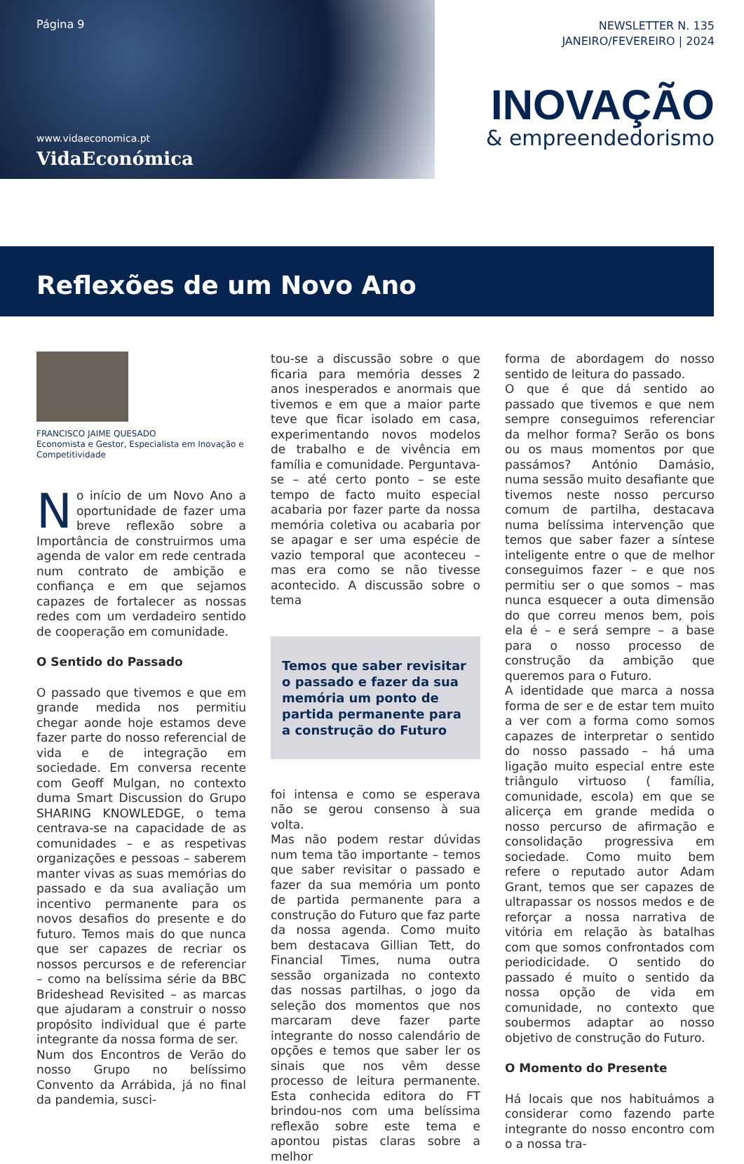Página 9
www.vidaeconomica.pt
VidaEconómica
NEWSLETTER N. 135
JANEIRO/FEVEREIRO | 2024
INOVAÇÃO
& empreendedorismo
Reflexões de um Novo Ano
FRANCISCO JAIME QUESADO
Economista e Gestor, Especialista em Inovação e Competitividade
No início de um Novo Ano a oportunidade de fazer uma breve reflexão sobre a Importância de construirmos uma agenda de valor em rede centrada num contrato de ambição e confiança e em que sejamos capazes de fortalecer as nossas redes com um verdadeiro sentido de cooperação em comunidade.
O Sentido do Passado
O passado que tivemos e que em grande medida nos permitiu chegar aonde hoje estamos deve fazer parte do nosso referencial de vida e de integração em sociedade. Em conversa recente com Geoff Mulgan, no contexto duma Smart Discussion do Grupo SHARING KNOWLEDGE, o tema centrava-se na capacidade de as comunidades – e as respetivas organizações e pessoas – saberem manter vivas as suas memórias do passado e da sua avaliação um incentivo permanente para os novos desafios do presente e do futuro. Temos mais do que nunca que ser capazes de recriar os nossos percursos e de referenciar – como na belíssima série da BBC Brideshead Revisited – as marcas que ajudaram a construir o nosso propósito individual que é parte integrante da nossa forma de ser.
Num dos Encontros de Verão do nosso Grupo no belíssimo Convento da Arrábida, já no final da pandemia, susci-
tou-se a discussão sobre o que ficaria para memória desses 2 anos inesperados e anormais que tivemos e em que a maior parte teve que ficar isolado em casa, experimentando novos modelos de trabalho e de vivência em família e comunidade. Perguntava-se – até certo ponto – se este tempo de facto muito especial acabaria por fazer parte da nossa memória coletiva ou acabaria por se apagar e ser uma espécie de vazio temporal que aconteceu – mas era como se não tivesse acontecido. A discussão sobre o tema
Temos que saber revisitar o passado e fazer da sua memória um ponto de partida permanente para a construção do Futuro
foi intensa e como se esperava não se gerou consenso à sua volta.
Mas não podem restar dúvidas num tema tão importante – temos que saber revisitar o passado e fazer da sua memória um ponto de partida permanente para a construção do Futuro que faz parte da nossa agenda. Como muito bem destacava Gillian Tett, do Financial Times, numa outra sessão organizada no contexto das nossas partilhas, o jogo da seleção dos momentos que nos marcaram deve fazer parte integrante do nosso calendário de opções e temos que saber ler os sinais que nos vêm desse processo de leitura permanente. Esta conhecida editora do FT brindou-nos com uma belíssima reflexão sobre este tema e apontou pistas claras sobre a melhor
forma de abordagem do nosso sentido de leitura do passado.
O que é que dá sentido ao passado que tivemos e que nem sempre conseguimos referenciar da melhor forma? Serão os bons ou os maus momentos por que passámos? António Damásio, numa sessão muito desafiante que tivemos neste nosso percurso comum de partilha, destacava numa belíssima intervenção que temos que saber fazer a síntese inteligente entre o que de melhor conseguimos fazer – e que nos permitiu ser o que somos – mas nunca esquecer a outa dimensão do que correu menos bem, pois ela é – e será sempre – a base para o nosso processo de construção da ambição que queremos para o Futuro.
A identidade que marca a nossa forma de ser e de estar tem muito a ver com a forma como somos capazes de interpretar o sentido do nosso passado – há uma ligação muito especial entre este triângulo virtuoso ( família, comunidade, escola) em que se alicerça em grande medida o nosso percurso de afirmação e consolidação progressiva em sociedade. Como muito bem refere o reputado autor Adam Grant, temos que ser capazes de ultrapassar os nossos medos e de reforçar a nossa narrativa de vitória em relação às batalhas com que somos confrontados com periodicidade. O sentido do passado é muito o sentido da nossa opção de vida em comunidade, no contexto que soubermos adaptar ao nosso objetivo de construção do Futuro.
O Momento do Presente
Há locais que nos habituámos a considerar como fazendo parte integrante do nosso encontro com o a nossa tra-